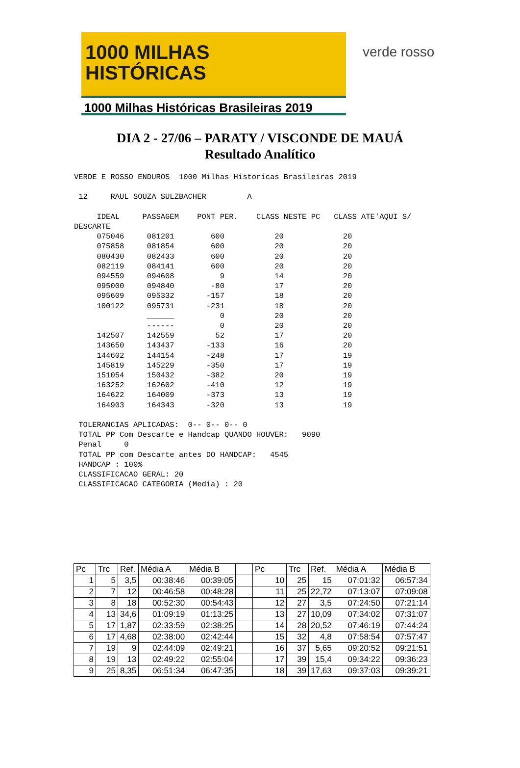1000 MILHAS
HISTÓRICAS
1000 Milhas Históricas Brasileiras 2019
verde rosso
DIA 2 - 27/06 – PARATY / VISCONDE DE MAUÁ
Resultado Analítico
VERDE E ROSSO ENDUROS  1000 Milhas Historicas Brasileiras 2019

 12     RAUL SOUZA SULZBACHER         A

     IDEAL     PASSAGEM    PONT PER.    CLASS NESTE PC   CLASS ATE'AQUI S/
DESCARTE
     075046     081201        600           20             20
     075858     081854        600           20             20
     080430     082433        600           20             20
     082119     084141        600           20             20
     094559     094608          9           14             20
     095000     094840        -80           17             20
     095609     095332       -157           18             20
     100122     095731       -231           18             20
                ______          0           20             20
                ------          0           20             20
     142507     142559         52           17             20
     143650     143437       -133           16             20
     144602     144154       -248           17             19
     145819     145229       -350           17             19
     151054     150432       -382           20             19
     163252     162602       -410           12             19
     164622     164009       -373           13             19
     164903     164343       -320           13             19

 TOLERANCIAS APLICADAS:  0-- 0-- 0-- 0
 TOTAL PP Com Descarte e Handcap QUANDO HOUVER:   9090
 Penal     0
 TOTAL PP com Descarte antes DO HANDCAP:   4545
 HANDCAP : 100%
 CLASSIFICACAO GERAL: 20
 CLASSIFICACAO CATEGORIA (Media) : 20
| Pc | Trc | Ref. | Média A | Média B | | Pc | Trc | Ref. | Média A | Média B |
| --- | --- | --- | --- | --- | --- | --- | --- | --- | --- | --- |
| 1 | 5 | 3,5 | 00:38:46 | 00:39:05 | | 10 | 25 | 15 | 07:01:32 | 06:57:34 |
| 2 | 7 | 12 | 00:46:58 | 00:48:28 | | 11 | 25 | 22,72 | 07:13:07 | 07:09:08 |
| 3 | 8 | 18 | 00:52:30 | 00:54:43 | | 12 | 27 | 3,5 | 07:24:50 | 07:21:14 |
| 4 | 13 | 34,6 | 01:09:19 | 01:13:25 | | 13 | 27 | 10,09 | 07:34:02 | 07:31:07 |
| 5 | 17 | 1,87 | 02:33:59 | 02:38:25 | | 14 | 28 | 20,52 | 07:46:19 | 07:44:24 |
| 6 | 17 | 4,68 | 02:38:00 | 02:42:44 | | 15 | 32 | 4,8 | 07:58:54 | 07:57:47 |
| 7 | 19 | 9 | 02:44:09 | 02:49:21 | | 16 | 37 | 5,65 | 09:20:52 | 09:21:51 |
| 8 | 19 | 13 | 02:49:22 | 02:55:04 | | 17 | 39 | 15,4 | 09:34:22 | 09:36:23 |
| 9 | 25 | 8,35 | 06:51:34 | 06:47:35 | | 18 | 39 | 17,63 | 09:37:03 | 09:39:21 |